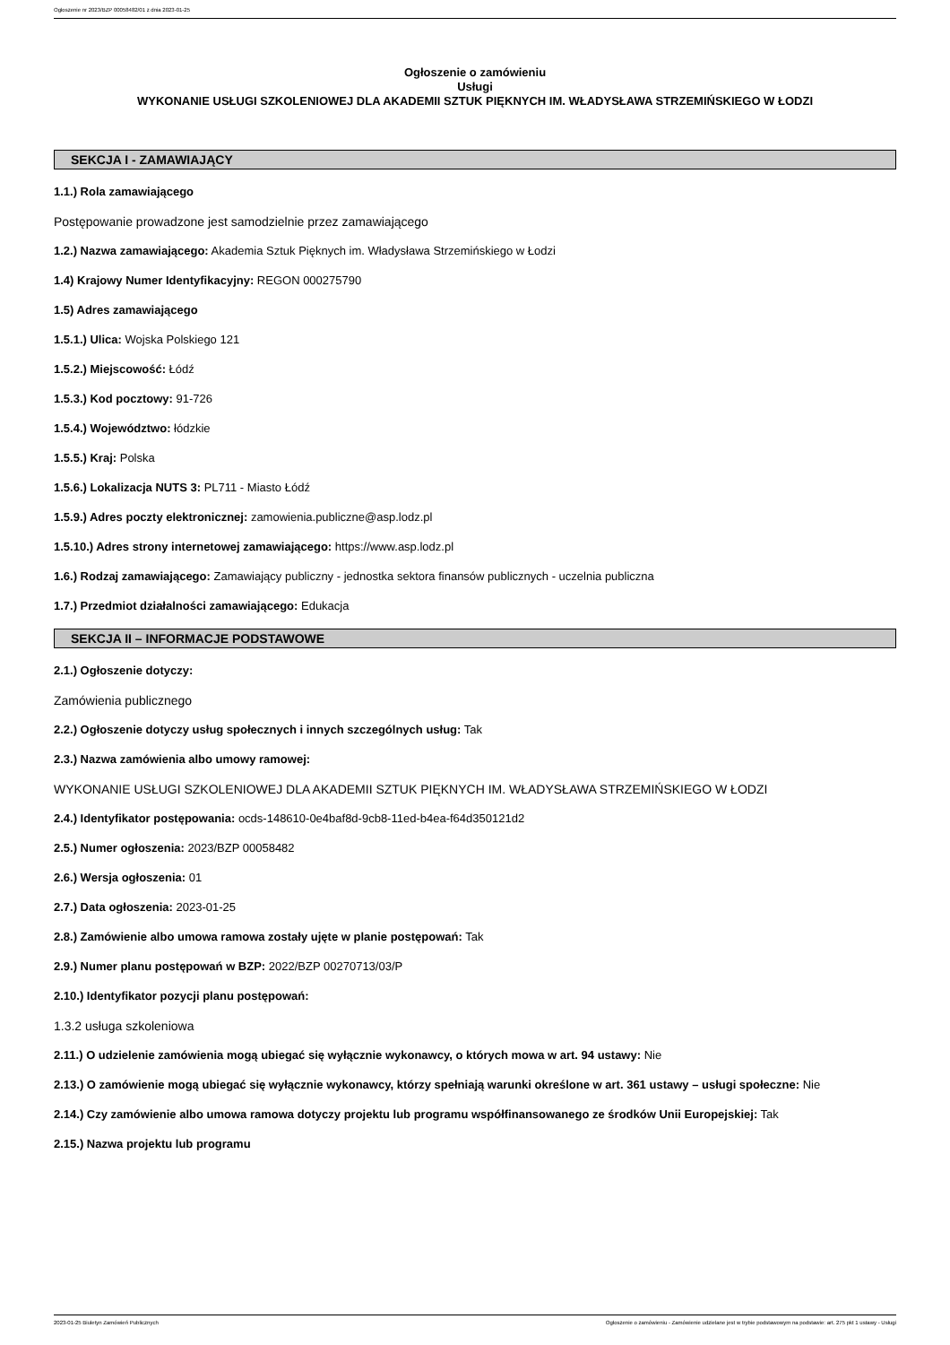Ogłoszenie nr 2023/BZP 00058482/01 z dnia 2023-01-25
Ogłoszenie o zamówieniu
Usługi
WYKONANIE USŁUGI SZKOLENIOWEJ DLA AKADEMII SZTUK PIĘKNYCH IM. WŁADYSŁAWA STRZEMIŃSKIEGO W ŁODZI
SEKCJA I - ZAMAWIAJĄCY
1.1.) Rola zamawiającego
Postępowanie prowadzone jest samodzielnie przez zamawiającego
1.2.) Nazwa zamawiającego: Akademia Sztuk Pięknych im. Władysława Strzemińskiego w Łodzi
1.4) Krajowy Numer Identyfikacyjny: REGON 000275790
1.5) Adres zamawiającego
1.5.1.) Ulica: Wojska Polskiego 121
1.5.2.) Miejscowość: Łódź
1.5.3.) Kod pocztowy: 91-726
1.5.4.) Województwo: łódzkie
1.5.5.) Kraj: Polska
1.5.6.) Lokalizacja NUTS 3: PL711 - Miasto Łódź
1.5.9.) Adres poczty elektronicznej: zamowienia.publiczne@asp.lodz.pl
1.5.10.) Adres strony internetowej zamawiającego: https://www.asp.lodz.pl
1.6.) Rodzaj zamawiającego: Zamawiający publiczny - jednostka sektora finansów publicznych - uczelnia publiczna
1.7.) Przedmiot działalności zamawiającego: Edukacja
SEKCJA II – INFORMACJE PODSTAWOWE
2.1.) Ogłoszenie dotyczy:
Zamówienia publicznego
2.2.) Ogłoszenie dotyczy usług społecznych i innych szczególnych usług: Tak
2.3.) Nazwa zamówienia albo umowy ramowej:
WYKONANIE USŁUGI SZKOLENIOWEJ DLA AKADEMII SZTUK PIĘKNYCH IM. WŁADYSŁAWA STRZEMIŃSKIEGO W ŁODZI
2.4.) Identyfikator postępowania: ocds-148610-0e4baf8d-9cb8-11ed-b4ea-f64d350121d2
2.5.) Numer ogłoszenia: 2023/BZP 00058482
2.6.) Wersja ogłoszenia: 01
2.7.) Data ogłoszenia: 2023-01-25
2.8.) Zamówienie albo umowa ramowa zostały ujęte w planie postępowań: Tak
2.9.) Numer planu postępowań w BZP: 2022/BZP 00270713/03/P
2.10.) Identyfikator pozycji planu postępowań:
1.3.2 usługa szkoleniowa
2.11.) O udzielenie zamówienia mogą ubiegać się wyłącznie wykonawcy, o których mowa w art. 94 ustawy: Nie
2.13.) O zamówienie mogą ubiegać się wyłącznie wykonawcy, którzy spełniają warunki określone w art. 361 ustawy – usługi społeczne: Nie
2.14.) Czy zamówienie albo umowa ramowa dotyczy projektu lub programu współfinansowanego ze środków Unii Europejskiej: Tak
2.15.) Nazwa projektu lub programu
2023-01-25 Biuletyn Zamówień Publicznych Ogłoszenie o zamówieniu - Zamówienie udzielane jest w trybie podstawowym na podstawie: art. 275 pkt 1 ustawy - Usługi